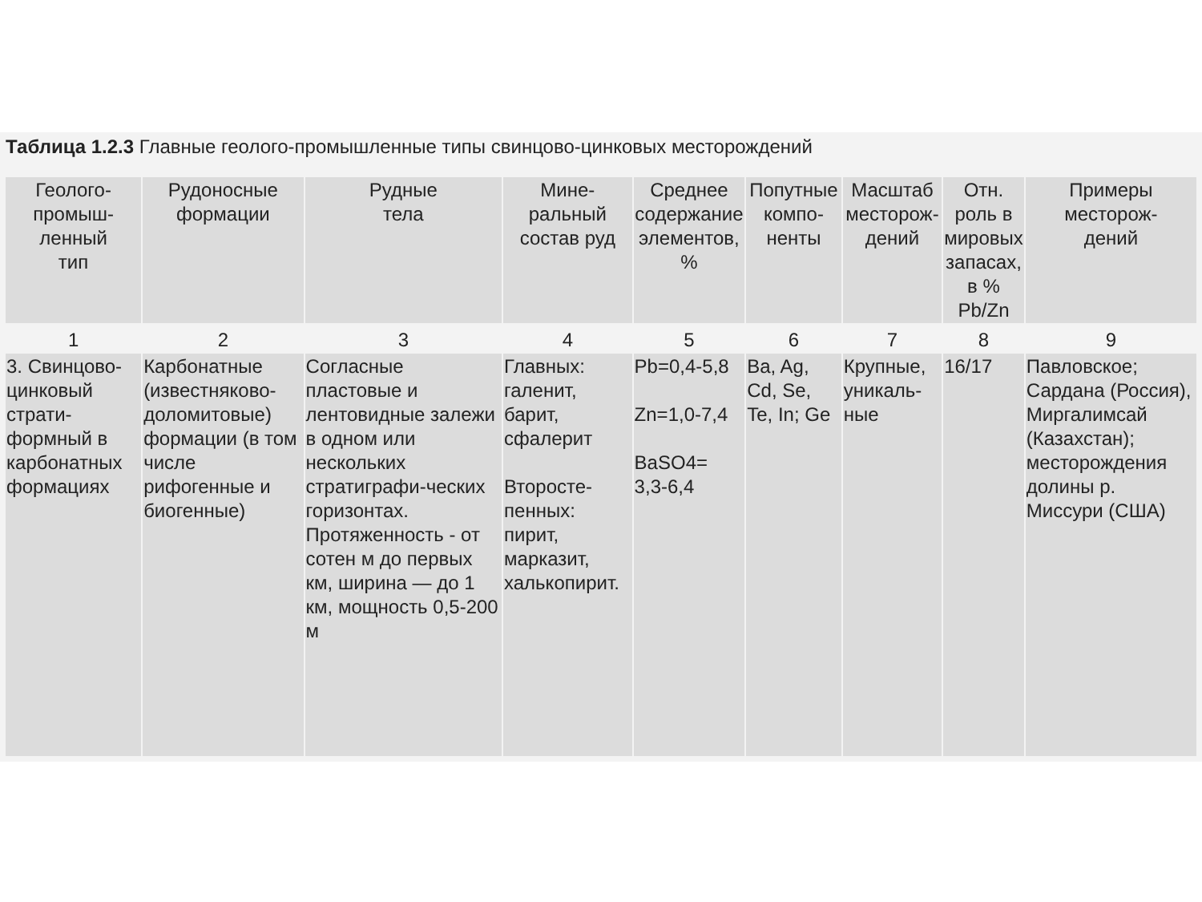Таблица 1.2.3 Главные геолого-промышленные типы свинцово-цинковых месторождений
| Геолого- промыш- ленный тип | Рудоносные формации | Рудные тела | Мине- ральный состав руд | Среднее содержание элементов, % | Попутные компо- ненты | Масштаб месторож- дений | Отн. роль в мировых запасах, в % Pb/Zn | Примеры месторож- дений |
| --- | --- | --- | --- | --- | --- | --- | --- | --- |
| 1 | 2 | 3 | 4 | 5 | 6 | 7 | 8 | 9 |
| 3. Свинцово-цинковый страти-формный в карбонатных формациях | Карбонатные (известняково-доломитовые) формации (в том числе рифогенные и биогенные) | Согласные пластовые и лентовидные залежи в одном или нескольких стратиграфи-ческих горизонтах. Протяженность - от сотен м до первых км, ширина — до 1 км, мощность 0,5-200 м | Главных: галенит, барит, сфалерит Второсте-пенных: пирит, марказит, халькопирит. | Pb=0,4-5,8 Zn=1,0-7,4 BaSO4= 3,3-6,4 | Ba, Ag, Cd, Se, Te, In; Ge | Крупные, уникаль-ные | 16/17 | Павловское; Сардана (Россия), Миргалимсай (Казахстан); месторождения долины р. Миссури (США) |